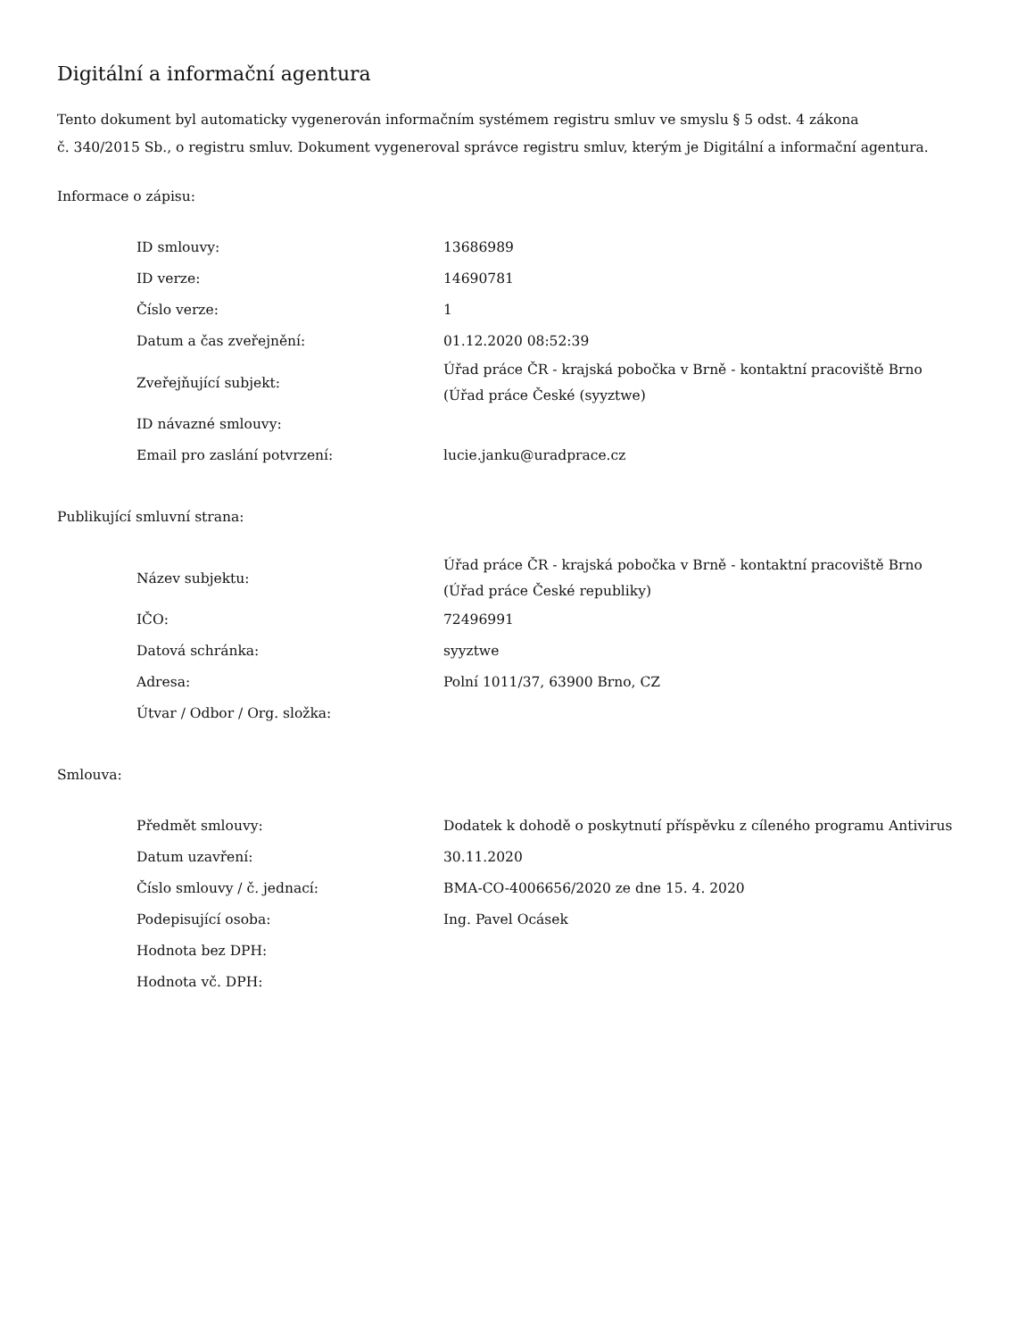Digitální a informační agentura
Tento dokument byl automaticky vygenerován informačním systémem registru smluv ve smyslu § 5 odst. 4 zákona
č. 340/2015 Sb., o registru smluv. Dokument vygeneroval správce registru smluv, kterým je Digitální a informační agentura.
Informace o zápisu:
| ID smlouvy: | 13686989 |
| ID verze: | 14690781 |
| Číslo verze: | 1 |
| Datum a čas zveřejnění: | 01.12.2020 08:52:39 |
| Zveřejňující subjekt: | Úřad práce ČR - krajská pobočka v Brně - kontaktní pracoviště Brno (Úřad práce České (syyztwe) |
| ID návazné smlouvy: | |
| Email pro zaslání potvrzení: | lucie.janku@uradprace.cz |
Publikující smluvní strana:
| Název subjektu: | Úřad práce ČR - krajská pobočka v Brně - kontaktní pracoviště Brno (Úřad práce České republiky) |
| IČO: | 72496991 |
| Datová schránka: | syyztwe |
| Adresa: | Polní 1011/37, 63900 Brno, CZ |
| Útvar / Odbor / Org. složka: | |
Smlouva:
| Předmět smlouvy: | Dodatek k dohodě o poskytnutí příspěvku z cíleného programu Antivirus |
| Datum uzavření: | 30.11.2020 |
| Číslo smlouvy / č. jednací: | BMA-CO-4006656/2020 ze dne 15. 4. 2020 |
| Podepisující osoba: | Ing. Pavel Ocásek |
| Hodnota bez DPH: | |
| Hodnota vč. DPH: | |